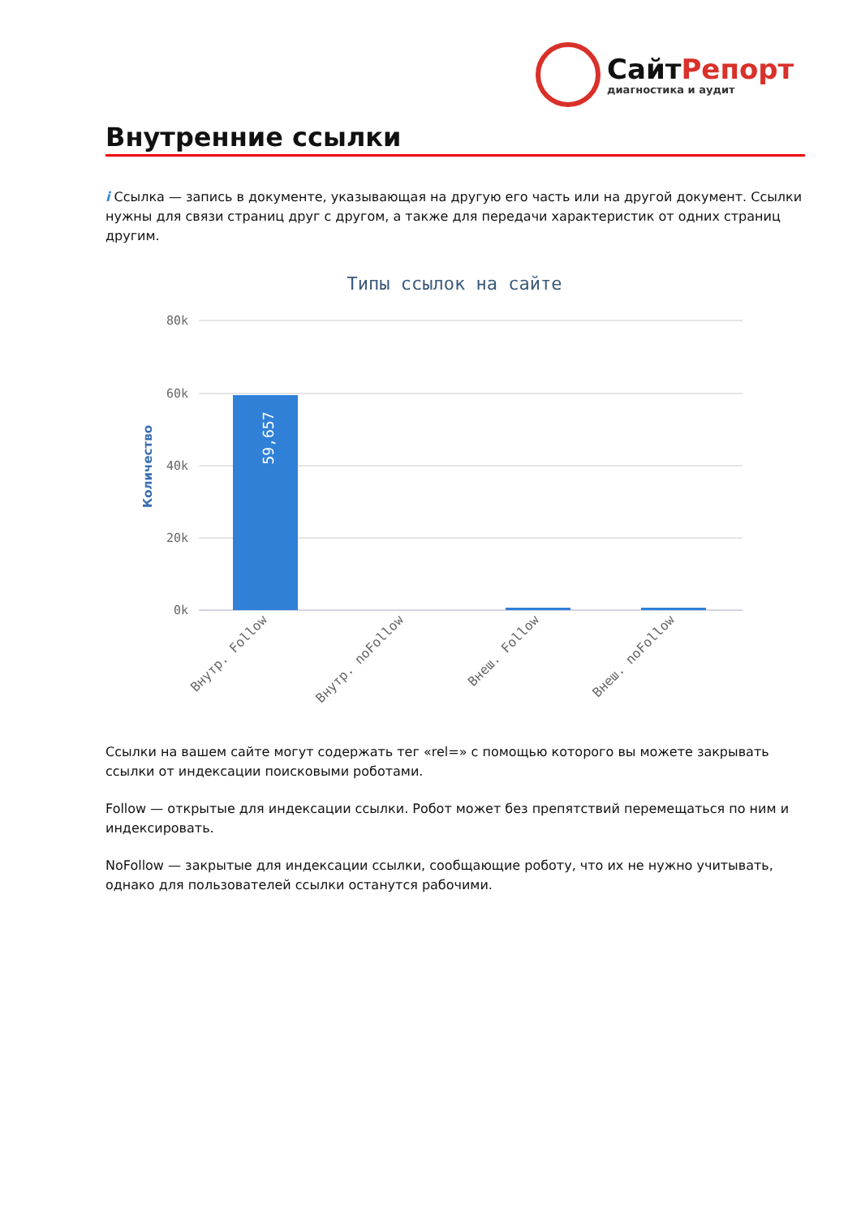СайтРепорт
диагностика и аудит
Внутренние ссылки
i Ссылка — запись в документе, указывающая на другую его часть или на другой документ. Ссылки нужны для связи страниц друг с другом, а также для передачи характеристик от одних страниц другим.
Типы ссылок на сайте
80k
60k
40k
20k
0k
Количество
59,657
Внутр. Follow
Внутр. noFollow
Внеш. Follow
Внеш. noFollow
Ссылки на вашем сайте могут содержать тег «rel=» с помощью которого вы можете закрывать ссылки от индексации поисковыми роботами.
Follow — открытые для индексации ссылки. Робот может без препятствий перемещаться по ним и индексировать.
NoFollow — закрытые для индексации ссылки, сообщающие роботу, что их не нужно учитывать, однако для пользователей ссылки останутся рабочими.